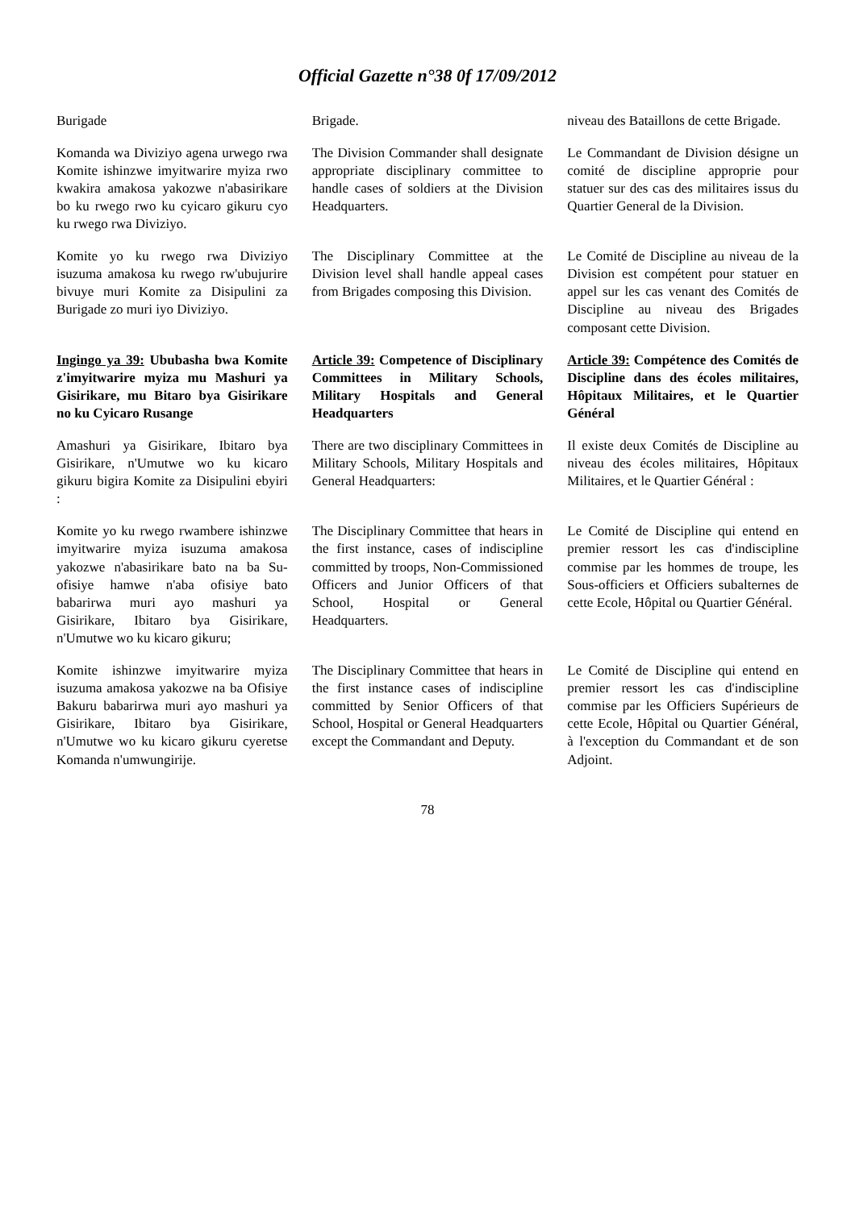Official Gazette n°38 0f 17/09/2012
Burigade
Brigade.
niveau des Bataillons de cette Brigade.
Komanda wa Diviziyo agena urwego rwa Komite ishinzwe imyitwarire myiza rwo kwakira amakosa yakozwe n'abasirikare bo ku rwego rwo ku cyicaro gikuru cyo ku rwego rwa Diviziyo.
The Division Commander shall designate appropriate disciplinary committee to handle cases of soldiers at the Division Headquarters.
Le Commandant de Division désigne un comité de discipline approprie pour statuer sur des cas des militaires issus du Quartier General de la Division.
Komite yo ku rwego rwa Diviziyo isuzuma amakosa ku rwego rw'ubujurire bivuye muri Komite za Disipulini za Burigade zo muri iyo Diviziyo.
The Disciplinary Committee at the Division level shall handle appeal cases from Brigades composing this Division.
Le Comité de Discipline au niveau de la Division est compétent pour statuer en appel sur les cas venant des Comités de Discipline au niveau des Brigades composant cette Division.
Ingingo ya 39: Ububasha bwa Komite z'imyitwarire myiza mu Mashuri ya Gisirikare, mu Bitaro bya Gisirikare no ku Cyicaro Rusange
Article 39: Competence of Disciplinary Committees in Military Schools, Military Hospitals and General Headquarters
Article 39: Compétence des Comités de Discipline dans des écoles militaires, Hôpitaux Militaires, et le Quartier Général
Amashuri ya Gisirikare, Ibitaro bya Gisirikare, n'Umutwe wo ku kicaro gikuru bigira Komite za Disipulini ebyiri :
There are two disciplinary Committees in Military Schools, Military Hospitals and General Headquarters:
Il existe deux Comités de Discipline au niveau des écoles militaires, Hôpitaux Militaires, et le Quartier Général :
Komite yo ku rwego rwambere ishinzwe imyitwarire myiza isuzuma amakosa yakozwe n'abasirikare bato na ba Su-ofisiye hamwe n'aba ofisiye bato babarirwa muri ayo mashuri ya Gisirikare, Ibitaro bya Gisirikare, n'Umutwe wo ku kicaro gikuru;
The Disciplinary Committee that hears in the first instance, cases of indiscipline committed by troops, Non-Commissioned Officers and Junior Officers of that School, Hospital or General Headquarters.
Le Comité de Discipline qui entend en premier ressort les cas d'indiscipline commise par les hommes de troupe, les Sous-officiers et Officiers subalternes de cette Ecole, Hôpital ou Quartier Général.
Komite ishinzwe imyitwarire myiza isuzuma amakosa yakozwe na ba Ofisiye Bakuru babarirwa muri ayo mashuri ya Gisirikare, Ibitaro bya Gisirikare, n'Umutwe wo ku kicaro gikuru cyeretse Komanda n'umwungirije.
The Disciplinary Committee that hears in the first instance cases of indiscipline committed by Senior Officers of that School, Hospital or General Headquarters except the Commandant and Deputy.
Le Comité de Discipline qui entend en premier ressort les cas d'indiscipline commise par les Officiers Supérieurs de cette Ecole, Hôpital ou Quartier Général, à l'exception du Commandant et de son Adjoint.
78